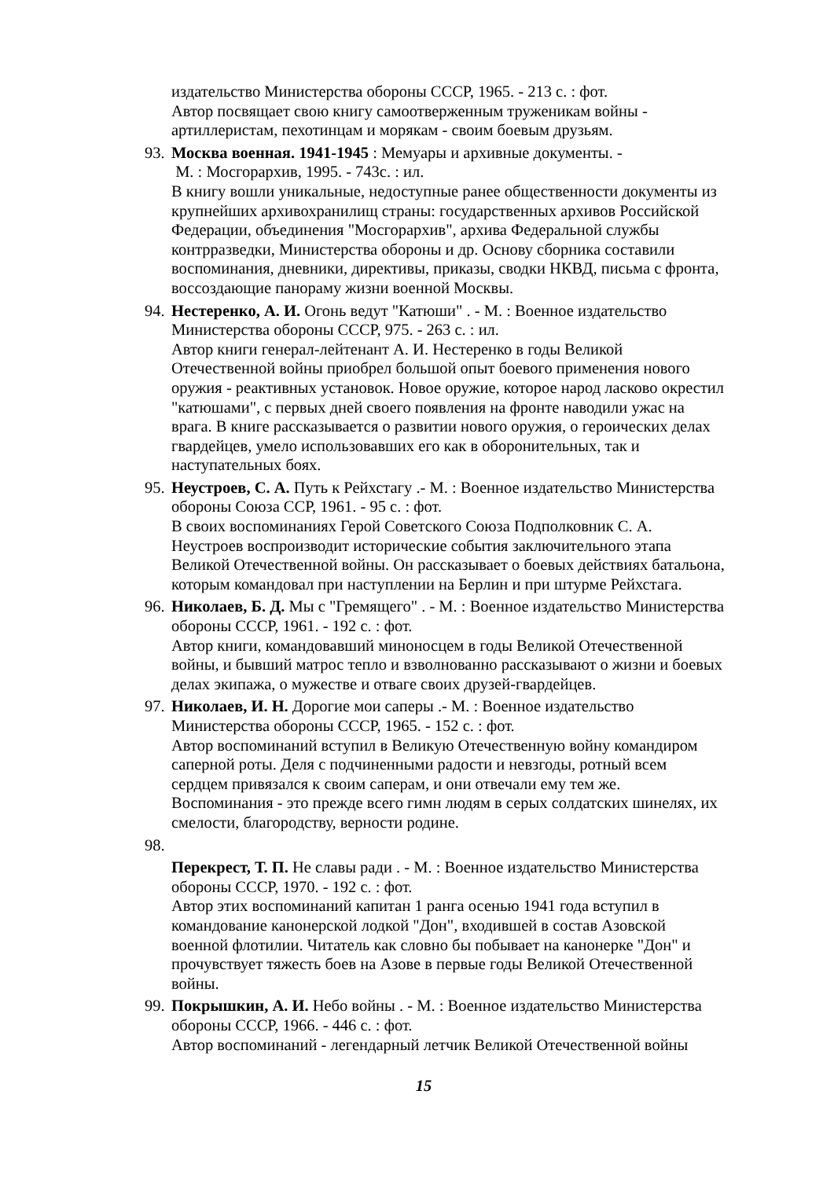издательство Министерства обороны СССР, 1965. - 213 с. : фот.
Автор посвящает свою книгу самоотверженным труженикам войны - артиллеристам, пехотинцам и морякам - своим боевым друзьям.
93.
Москва военная. 1941-1945 : Мемуары и архивные документы. -
М. : Мосгорархив, 1995. - 743с. : ил.
В книгу вошли уникальные, недоступные ранее общественности документы из крупнейших архивохранилищ страны: государственных архивов Российской Федерации, объединения "Мосгорархив", архива Федеральной службы контрразведки, Министерства обороны и др. Основу сборника составили воспоминания, дневники, директивы, приказы, сводки НКВД, письма с фронта, воссоздающие панораму жизни военной Москвы.
94.
Нестеренко, А. И. Огонь ведут "Катюши" . - М. : Военное издательство Министерства обороны СССР, 975. - 263 с. : ил.
Автор книги генерал-лейтенант А. И. Нестеренко в годы Великой Отечественной войны приобрел большой опыт боевого применения нового оружия - реактивных установок. Новое оружие, которое народ ласково окрестил "катюшами", с первых дней своего появления на фронте наводили ужас на врага. В книге рассказывается о развитии нового оружия, о героических делах гвардейцев, умело использовавших его как в оборонительных, так и наступательных боях.
95.
Неустроев, С. А. Путь к Рейхстагу .- М. : Военное издательство Министерства обороны Союза ССР, 1961. - 95 с. : фот.
В своих воспоминаниях Герой Советского Союза Подполковник С. А. Неустроев воспроизводит исторические события заключительного этапа Великой Отечественной войны. Он рассказывает о боевых действиях батальона, которым командовал при наступлении на Берлин и при штурме Рейхстага.
96.
Николаев, Б. Д. Мы с "Гремящего" . - М. : Военное издательство Министерства обороны СССР, 1961. - 192 с. : фот.
Автор книги, командовавший миноносцем в годы Великой Отечественной войны, и бывший матрос тепло и взволнованно рассказывают о жизни и боевых делах экипажа, о мужестве и отваге своих друзей-гвардейцев.
97.
Николаев, И. Н. Дорогие мои саперы .- М. : Военное издательство Министерства обороны СССР, 1965. - 152 с. : фот.
Автор воспоминаний вступил в Великую Отечественную войну командиром саперной роты. Деля с подчиненными радости и невзгоды, ротный всем сердцем привязался к своим саперам, и они отвечали ему тем же. Воспоминания - это прежде всего гимн людям в серых солдатских шинелях, их смелости, благородству, верности родине.
98.
Перекрест, Т. П. Не славы ради . - М. : Военное издательство Министерства обороны СССР, 1970. - 192 с. : фот.
Автор этих воспоминаний капитан 1 ранга осенью 1941 года вступил в командование канонерской лодкой "Дон", входившей в состав Азовской военной флотилии. Читатель как словно бы побывает на канонерке "Дон" и прочувствует тяжесть боев на Азове в первые годы Великой Отечественной войны.
99.
Покрышкин, А. И. Небо войны . - М. : Военное издательство Министерства обороны СССР, 1966. - 446 с. : фот.
Автор воспоминаний - легендарный летчик Великой Отечественной войны
15